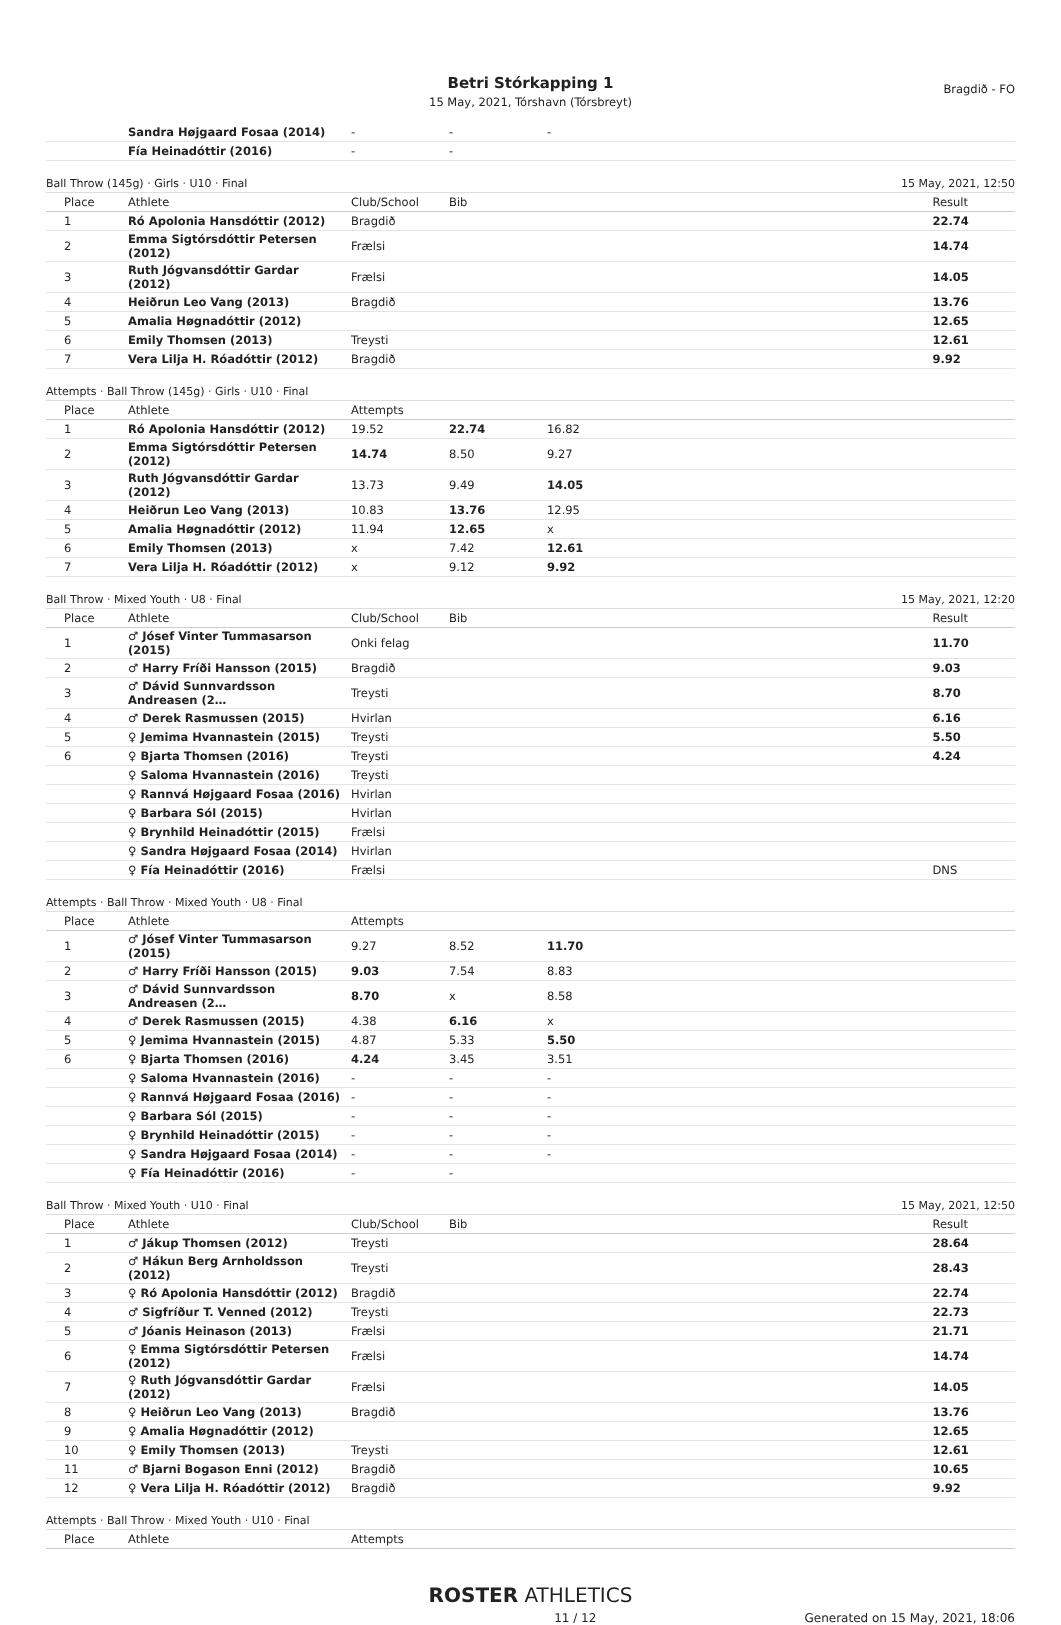Betri Stórkapping 1
15 May, 2021, Tórshavn (Tórsbreyt)
Bragdið - FO
| | Sandra Højgaard Fosaa (2014) | - | - | - |
| | Fía Heinadóttir (2016) | - | - | |
Ball Throw (145g) · Girls · U10 · Final 15 May, 2021, 12:50
| Place | Athlete | Club/School | Bib | Result |
| --- | --- | --- | --- | --- |
| 1 | Ró Apolonia Hansdóttir (2012) | Bragdið | | 22.74 |
| 2 | Emma Sigtórsdóttir Petersen (2012) | Frælsi | | 14.74 |
| 3 | Ruth Jógvansdóttir Gardar (2012) | Frælsi | | 14.05 |
| 4 | Heiðrun Leo Vang (2013) | Bragdið | | 13.76 |
| 5 | Amalia Høgnadóttir (2012) | | | 12.65 |
| 6 | Emily Thomsen (2013) | Treysti | | 12.61 |
| 7 | Vera Lilja H. Róadóttir (2012) | Bragdið | | 9.92 |
Attempts · Ball Throw (145g) · Girls · U10 · Final
| Place | Athlete | Attempts | | | |
| --- | --- | --- | --- | --- | --- |
| 1 | Ró Apolonia Hansdóttir (2012) | 19.52 | 22.74 | 16.82 | |
| 2 | Emma Sigtórsdóttir Petersen (2012) | 14.74 | 8.50 | 9.27 | |
| 3 | Ruth Jógvansdóttir Gardar (2012) | 13.73 | 9.49 | 14.05 | |
| 4 | Heiðrun Leo Vang (2013) | 10.83 | 13.76 | 12.95 | |
| 5 | Amalia Høgnadóttir (2012) | 11.94 | 12.65 | x | |
| 6 | Emily Thomsen (2013) | x | 7.42 | 12.61 | |
| 7 | Vera Lilja H. Róadóttir (2012) | x | 9.12 | 9.92 | |
Ball Throw · Mixed Youth · U8 · Final 15 May, 2021, 12:20
| Place | Athlete | Club/School | Bib | Result |
| --- | --- | --- | --- | --- |
| 1 | ♂ Jósef Vinter Tummasarson (2015) | Onki felag | | 11.70 |
| 2 | ♂ Harry Fríði Hansson (2015) | Bragdið | | 9.03 |
| 3 | ♂ Dávid Sunnvardsson Andreasen (2… | Treysti | | 8.70 |
| 4 | ♂ Derek Rasmussen (2015) | Hvirlan | | 6.16 |
| 5 | ♀ Jemima Hvannastein (2015) | Treysti | | 5.50 |
| 6 | ♀ Bjarta Thomsen (2016) | Treysti | | 4.24 |
| | ♀ Saloma Hvannastein (2016) | Treysti | | |
| | ♀ Rannvá Højgaard Fosaa (2016) | Hvirlan | | |
| | ♀ Barbara Sól (2015) | Hvirlan | | |
| | ♀ Brynhild Heinadóttir (2015) | Frælsi | | |
| | ♀ Sandra Højgaard Fosaa (2014) | Hvirlan | | |
| | ♀ Fía Heinadóttir (2016) | Frælsi | | DNS |
Attempts · Ball Throw · Mixed Youth · U8 · Final
| Place | Athlete | Attempts | | | |
| --- | --- | --- | --- | --- | --- |
| 1 | ♂ Jósef Vinter Tummasarson (2015) | 9.27 | 8.52 | 11.70 | |
| 2 | ♂ Harry Fríði Hansson (2015) | 9.03 | 7.54 | 8.83 | |
| 3 | ♂ Dávid Sunnvardsson Andreasen (2… | 8.70 | x | 8.58 | |
| 4 | ♂ Derek Rasmussen (2015) | 4.38 | 6.16 | x | |
| 5 | ♀ Jemima Hvannastein (2015) | 4.87 | 5.33 | 5.50 | |
| 6 | ♀ Bjarta Thomsen (2016) | 4.24 | 3.45 | 3.51 | |
| | ♀ Saloma Hvannastein (2016) | - | - | - | |
| | ♀ Rannvá Højgaard Fosaa (2016) | - | - | - | |
| | ♀ Barbara Sól (2015) | - | - | - | |
| | ♀ Brynhild Heinadóttir (2015) | - | - | - | |
| | ♀ Sandra Højgaard Fosaa (2014) | - | - | - | |
| | ♀ Fía Heinadóttir (2016) | - | - | | |
Ball Throw · Mixed Youth · U10 · Final 15 May, 2021, 12:50
| Place | Athlete | Club/School | Bib | Result |
| --- | --- | --- | --- | --- |
| 1 | ♂ Jákup Thomsen (2012) | Treysti | | 28.64 |
| 2 | ♂ Hákun Berg Arnholdsson (2012) | Treysti | | 28.43 |
| 3 | ♀ Ró Apolonia Hansdóttir (2012) | Bragdið | | 22.74 |
| 4 | ♂ Sigfríður T. Venned (2012) | Treysti | | 22.73 |
| 5 | ♂ Jóanis Heinason (2013) | Frælsi | | 21.71 |
| 6 | ♀ Emma Sigtórsdóttir Petersen (2012) | Frælsi | | 14.74 |
| 7 | ♀ Ruth Jógvansdóttir Gardar (2012) | Frælsi | | 14.05 |
| 8 | ♀ Heiðrun Leo Vang (2013) | Bragdið | | 13.76 |
| 9 | ♀ Amalia Høgnadóttir (2012) | | | 12.65 |
| 10 | ♀ Emily Thomsen (2013) | Treysti | | 12.61 |
| 11 | ♂ Bjarni Bogason Enni (2012) | Bragdið | | 10.65 |
| 12 | ♀ Vera Lilja H. Róadóttir (2012) | Bragdið | | 9.92 |
Attempts · Ball Throw · Mixed Youth · U10 · Final
| Place | Athlete | Attempts |
| --- | --- | --- |
ROSTER ATHLETICS
11 / 12 Generated on 15 May, 2021, 18:06